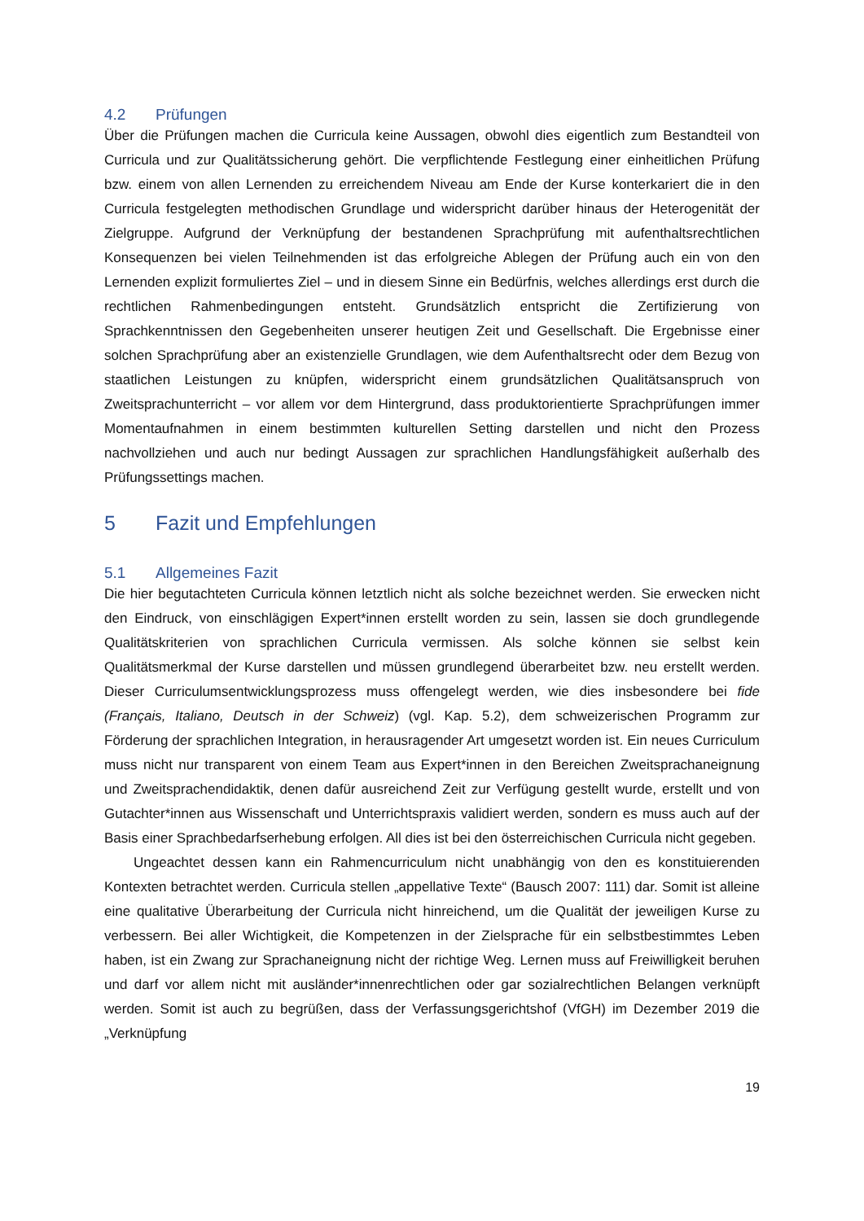4.2 Prüfungen
Über die Prüfungen machen die Curricula keine Aussagen, obwohl dies eigentlich zum Bestandteil von Curricula und zur Qualitätssicherung gehört. Die verpflichtende Festlegung einer einheitlichen Prüfung bzw. einem von allen Lernenden zu erreichendem Niveau am Ende der Kurse konterkariert die in den Curricula festgelegten methodischen Grundlage und widerspricht darüber hinaus der Heterogenität der Zielgruppe. Aufgrund der Verknüpfung der bestandenen Sprachprüfung mit aufenthaltsrechtlichen Konsequenzen bei vielen Teilnehmenden ist das erfolgreiche Ablegen der Prüfung auch ein von den Lernenden explizit formuliertes Ziel – und in diesem Sinne ein Bedürfnis, welches allerdings erst durch die rechtlichen Rahmenbedingungen entsteht. Grundsätzlich entspricht die Zertifizierung von Sprachkenntnissen den Gegebenheiten unserer heutigen Zeit und Gesellschaft. Die Ergebnisse einer solchen Sprachprüfung aber an existenzielle Grundlagen, wie dem Aufenthaltsrecht oder dem Bezug von staatlichen Leistungen zu knüpfen, widerspricht einem grundsätzlichen Qualitätsanspruch von Zweitsprachunterricht – vor allem vor dem Hintergrund, dass produktorientierte Sprachprüfungen immer Momentaufnahmen in einem bestimmten kulturellen Setting darstellen und nicht den Prozess nachvollziehen und auch nur bedingt Aussagen zur sprachlichen Handlungsfähigkeit außerhalb des Prüfungssettings machen.
5 Fazit und Empfehlungen
5.1 Allgemeines Fazit
Die hier begutachteten Curricula können letztlich nicht als solche bezeichnet werden. Sie erwecken nicht den Eindruck, von einschlägigen Expert*innen erstellt worden zu sein, lassen sie doch grundlegende Qualitätskriterien von sprachlichen Curricula vermissen. Als solche können sie selbst kein Qualitätsmerkmal der Kurse darstellen und müssen grundlegend überarbeitet bzw. neu erstellt werden. Dieser Curriculumsentwicklungsprozess muss offengelegt werden, wie dies insbesondere bei fide (Français, Italiano, Deutsch in der Schweiz) (vgl. Kap. 5.2), dem schweizerischen Programm zur Förderung der sprachlichen Integration, in herausragender Art umgesetzt worden ist. Ein neues Curriculum muss nicht nur transparent von einem Team aus Expert*innen in den Bereichen Zweitsprachaneignung und Zweitsprachendidaktik, denen dafür ausreichend Zeit zur Verfügung gestellt wurde, erstellt und von Gutachter*innen aus Wissenschaft und Unterrichtspraxis validiert werden, sondern es muss auch auf der Basis einer Sprachbedarfserhebung erfolgen. All dies ist bei den österreichischen Curricula nicht gegeben.
Ungeachtet dessen kann ein Rahmencurriculum nicht unabhängig von den es konstituierenden Kontexten betrachtet werden. Curricula stellen „appellative Texte“ (Bausch 2007: 111) dar. Somit ist alleine eine qualitative Überarbeitung der Curricula nicht hinreichend, um die Qualität der jeweiligen Kurse zu verbessern. Bei aller Wichtigkeit, die Kompetenzen in der Zielsprache für ein selbstbestimmtes Leben haben, ist ein Zwang zur Sprachaneignung nicht der richtige Weg. Lernen muss auf Freiwilligkeit beruhen und darf vor allem nicht mit ausländer*innenrechtlichen oder gar sozialrechtlichen Belangen verknüpft werden. Somit ist auch zu begrüßen, dass der Verfassungsgerichtshof (VfGH) im Dezember 2019 die „Verknüpfung
19